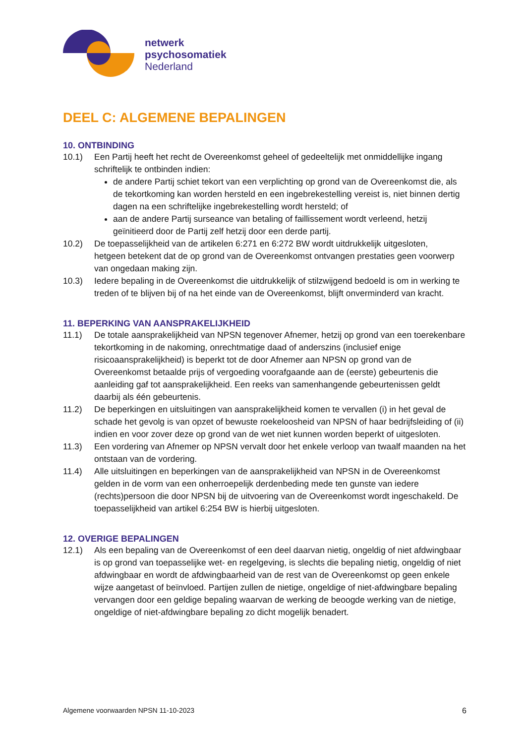netwerk
psychosomatiek
Nederland
DEEL C: ALGEMENE BEPALINGEN
10. ONTBINDING
10.1) Een Partij heeft het recht de Overeenkomst geheel of gedeeltelijk met onmiddellijke ingang schriftelijk te ontbinden indien:
de andere Partij schiet tekort van een verplichting op grond van de Overeenkomst die, als de tekortkoming kan worden hersteld en een ingebrekestelling vereist is, niet binnen dertig dagen na een schriftelijke ingebrekestelling wordt hersteld; of
aan de andere Partij surseance van betaling of faillissement wordt verleend, hetzij geïnitieerd door de Partij zelf hetzij door een derde partij.
10.2) De toepasselijkheid van de artikelen 6:271 en 6:272 BW wordt uitdrukkelijk uitgesloten,
hetgeen betekent dat de op grond van de Overeenkomst ontvangen prestaties geen voorwerp van ongedaan making zijn.
10.3) Iedere bepaling in de Overeenkomst die uitdrukkelijk of stilzwijgend bedoeld is om in werking te treden of te blijven bij of na het einde van de Overeenkomst, blijft onverminderd van kracht.
11. BEPERKING VAN AANSPRAKELIJKHEID
11.1) De totale aansprakelijkheid van NPSN tegenover Afnemer, hetzij op grond van een toerekenbare tekortkoming in de nakoming, onrechtmatige daad of anderszins (inclusief enige risicoaansprakelijkheid) is beperkt tot de door Afnemer aan NPSN op grond van de Overeenkomst betaalde prijs of vergoeding voorafgaande aan de (eerste) gebeurtenis die aanleiding gaf tot aansprakelijkheid. Een reeks van samenhangende gebeurtenissen geldt daarbij als één gebeurtenis.
11.2) De beperkingen en uitsluitingen van aansprakelijkheid komen te vervallen (i) in het geval de schade het gevolg is van opzet of bewuste roekeloosheid van NPSN of haar bedrijfsleiding of (ii) indien en voor zover deze op grond van de wet niet kunnen worden beperkt of uitgesloten.
11.3) Een vordering van Afnemer op NPSN vervalt door het enkele verloop van twaalf maanden na het ontstaan van de vordering.
11.4) Alle uitsluitingen en beperkingen van de aansprakelijkheid van NPSN in de Overeenkomst gelden in de vorm van een onherroepelijk derdenbeding mede ten gunste van iedere (rechts)persoon die door NPSN bij de uitvoering van de Overeenkomst wordt ingeschakeld. De toepasselijkheid van artikel 6:254 BW is hierbij uitgesloten.
12. OVERIGE BEPALINGEN
12.1) Als een bepaling van de Overeenkomst of een deel daarvan nietig, ongeldig of niet afdwingbaar is op grond van toepasselijke wet- en regelgeving, is slechts die bepaling nietig, ongeldig of niet afdwingbaar en wordt de afdwingbaarheid van de rest van de Overeenkomst op geen enkele wijze aangetast of beïnvloed. Partijen zullen de nietige, ongeldige of niet-afdwingbare bepaling vervangen door een geldige bepaling waarvan de werking de beoogde werking van de nietige, ongeldige of niet-afdwingbare bepaling zo dicht mogelijk benadert.
Algemene voorwaarden NPSN 11-10-2023 6